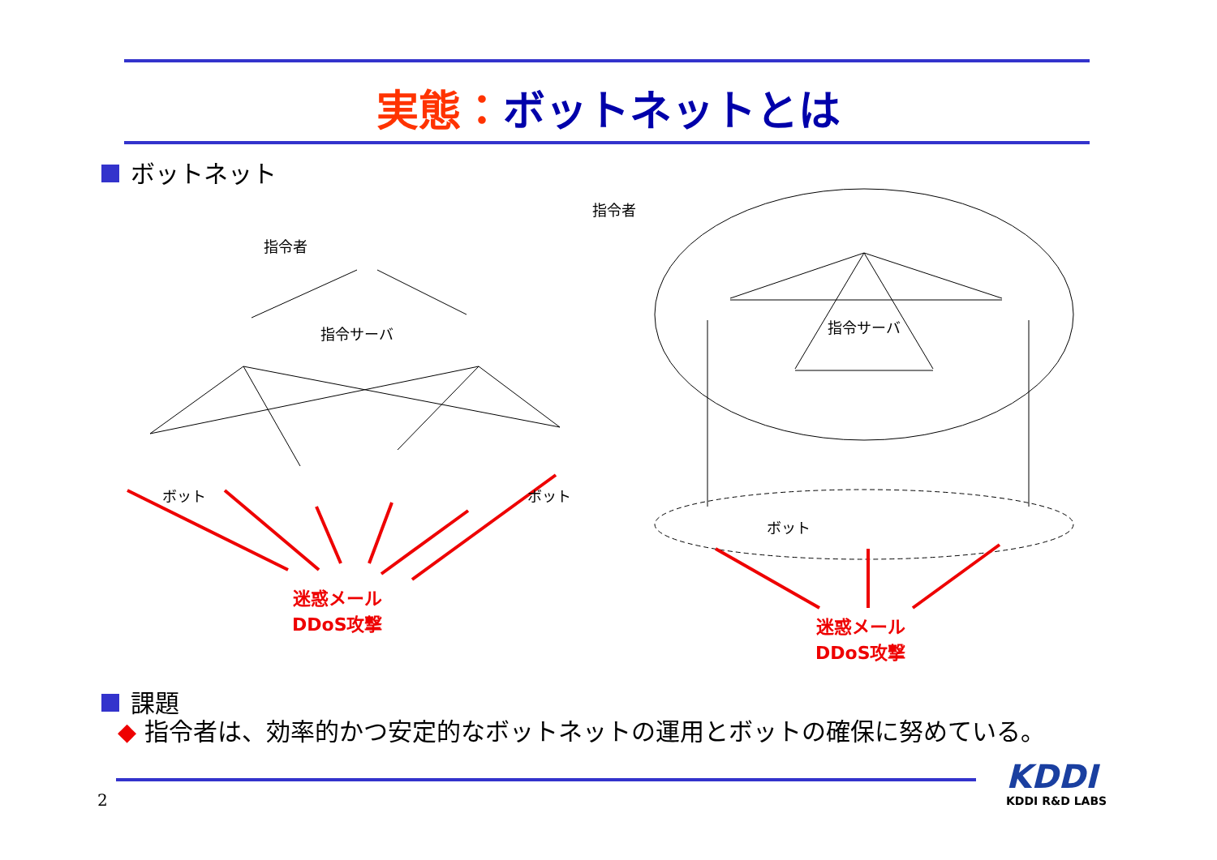実態：ボットネットとは
ボットネット
指令者
指令サーバ
ボット ボット
迷惑メール
DDoS攻撃
指令者
指令サーバ
ボット
迷惑メール
DDoS攻撃
課題
◆ 指令者は、効率的かつ安定的なボットネットの運用とボットの確保に努めている。
2
KDDI
KDDI R&D LABS